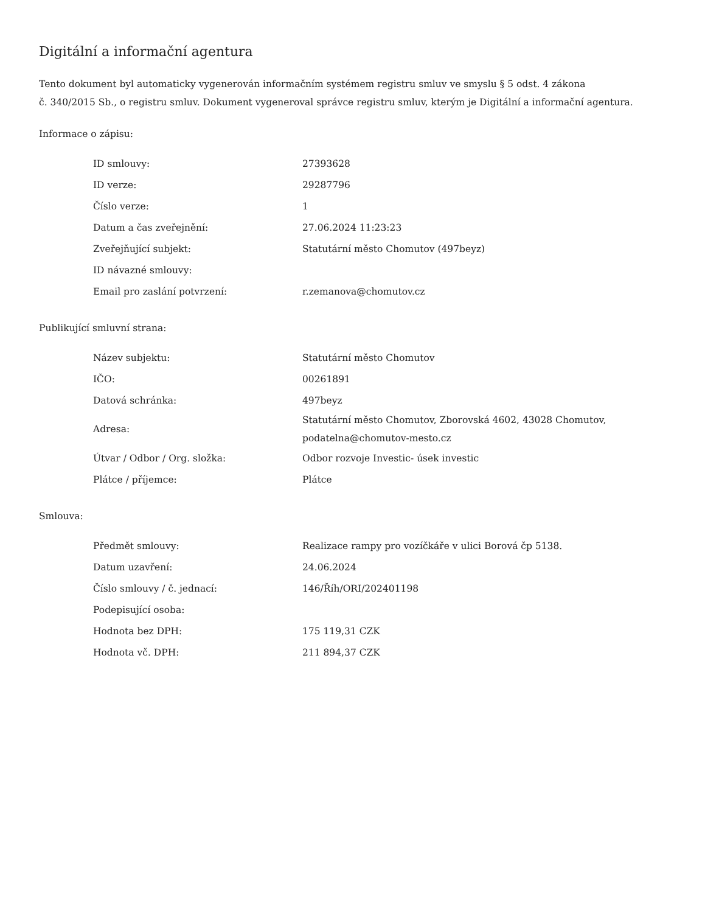Digitální a informační agentura
Tento dokument byl automaticky vygenerován informačním systémem registru smluv ve smyslu § 5 odst. 4 zákona
č. 340/2015 Sb., o registru smluv. Dokument vygeneroval správce registru smluv, kterým je Digitální a informační agentura.
Informace o zápisu:
| ID smlouvy: | 27393628 |
| ID verze: | 29287796 |
| Číslo verze: | 1 |
| Datum a čas zveřejnění: | 27.06.2024 11:23:23 |
| Zveřejňující subjekt: | Statutární město Chomutov (497beyz) |
| ID návazné smlouvy: | |
| Email pro zaslání potvrzení: | r.zemanova@chomutov.cz |
Publikující smluvní strana:
| Název subjektu: | Statutární město Chomutov |
| IČO: | 00261891 |
| Datová schránka: | 497beyz |
| Adresa: | Statutární město Chomutov, Zborovská 4602, 43028 Chomutov, podatelna@chomutov-mesto.cz |
| Útvar / Odbor / Org. složka: | Odbor rozvoje Investic- úsek investic |
| Plátce / příjemce: | Plátce |
Smlouva:
| Předmět smlouvy: | Realizace rampy pro vozíčkáře v ulici Borová čp 5138. |
| Datum uzavření: | 24.06.2024 |
| Číslo smlouvy / č. jednací: | 146/Říh/ORI/202401198 |
| Podepisující osoba: | |
| Hodnota bez DPH: | 175 119,31 CZK |
| Hodnota vč. DPH: | 211 894,37 CZK |